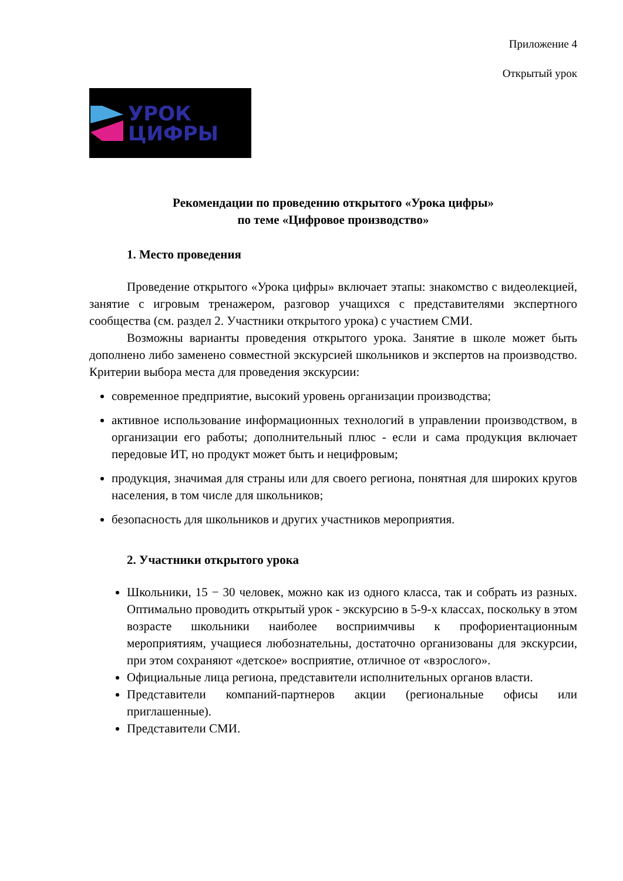Приложение 4
Открытый урок
УРОК
ЦИФРЫ
Рекомендации по проведению открытого «Урока цифры»
по теме «Цифровое производство»
1. Место проведения
Проведение открытого «Урока цифры» включает этапы: знакомство с видеолекцией, занятие с игровым тренажером, разговор учащихся с представителями экспертного сообщества (см. раздел 2. Участники открытого урока) с участием СМИ.
Возможны варианты проведения открытого урока. Занятие в школе может быть дополнено либо заменено совместной экскурсией школьников и экспертов на производство. Критерии выбора места для проведения экскурсии:
современное предприятие, высокий уровень организации производства;
активное использование информационных технологий в управлении производством, в организации его работы; дополнительный плюс - если и сама продукция включает передовые ИТ, но продукт может быть и нецифровым;
продукция, значимая для страны или для своего региона, понятная для широких кругов населения, в том числе для школьников;
безопасность для школьников и других участников мероприятия.
2. Участники открытого урока
Школьники, 15 − 30 человек, можно как из одного класса, так и собрать из разных. Оптимально проводить открытый урок - экскурсию в 5-9-х классах, поскольку в этом возрасте школьники наиболее восприимчивы к профориентационным мероприятиям, учащиеся любознательны, достаточно организованы для экскурсии, при этом сохраняют «детское» восприятие, отличное от «взрослого».
Официальные лица региона, представители исполнительных органов власти.
Представители компаний-партнеров акции (региональные офисы или приглашенные).
Представители СМИ.